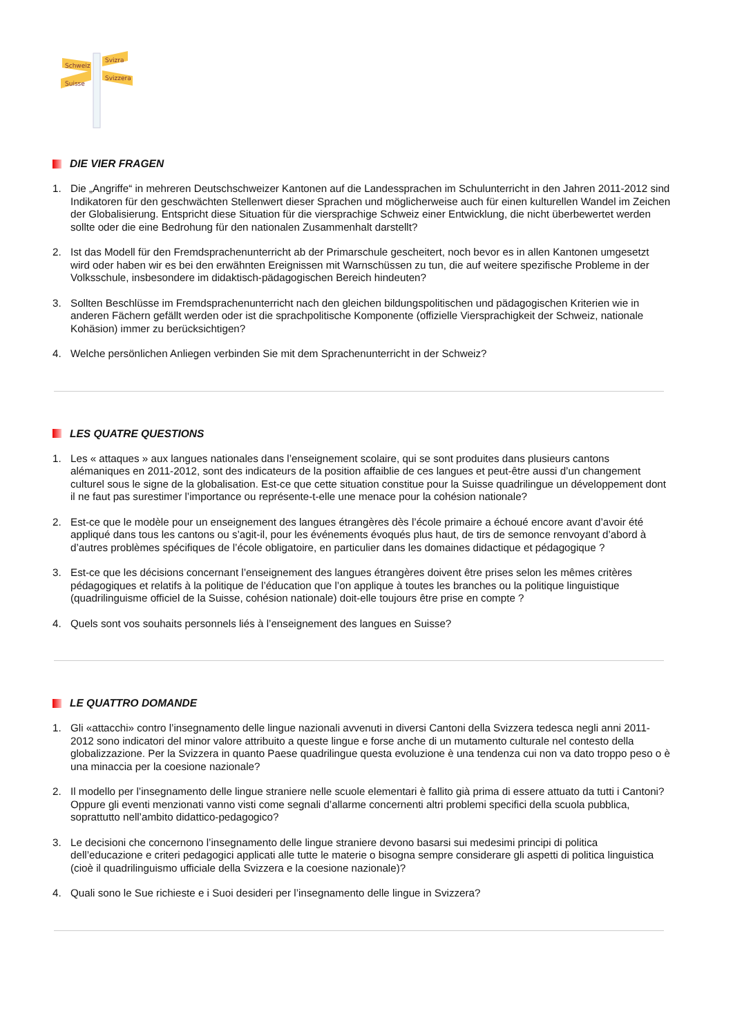Schweiz
Svizra
Suisse
Svizzera
DIE VIER FRAGEN
1. Die „Angriffe“ in mehreren Deutschschweizer Kantonen auf die Landessprachen im Schulunterricht in den Jahren 2011-2012 sind Indikatoren für den geschwächten Stellenwert dieser Sprachen und möglicherweise auch für einen kulturellen Wandel im Zeichen der Globalisierung. Entspricht diese Situation für die viersprachige Schweiz einer Entwicklung, die nicht überbewertet werden sollte oder die eine Bedrohung für den nationalen Zusammenhalt darstellt?
2. Ist das Modell für den Fremdsprachenunterricht ab der Primarschule gescheitert, noch bevor es in allen Kantonen umgesetzt wird oder haben wir es bei den erwähnten Ereignissen mit Warnschüssen zu tun, die auf weitere spezifische Probleme in der Volksschule, insbesondere im didaktisch-pädagogischen Bereich hindeuten?
3. Sollten Beschlüsse im Fremdsprachenunterricht nach den gleichen bildungspolitischen und pädagogischen Kriterien wie in anderen Fächern gefällt werden oder ist die sprachpolitische Komponente (offizielle Viersprachigkeit der Schweiz, nationale Kohäsion) immer zu berücksichtigen?
4. Welche persönlichen Anliegen verbinden Sie mit dem Sprachenunterricht in der Schweiz?
LES QUATRE QUESTIONS
1. Les « attaques » aux langues nationales dans l’enseignement scolaire, qui se sont produites dans plusieurs cantons alémaniques en 2011-2012, sont des indicateurs de la position affaiblie de ces langues et peut-être aussi d’un changement culturel sous le signe de la globalisation. Est-ce que cette situation constitue pour la Suisse quadrilingue un développement dont il ne faut pas surestimer l’importance ou représente-t-elle une menace pour la cohésion nationale?
2. Est-ce que le modèle pour un enseignement des langues étrangères dès l’école primaire a échoué encore avant d’avoir été appliqué dans tous les cantons ou s’agit-il, pour les événements évoqués plus haut, de tirs de semonce renvoyant d’abord à d’autres problèmes spécifiques de l’école obligatoire, en particulier dans les domaines didactique et pédagogique ?
3. Est-ce que les décisions concernant l’enseignement des langues étrangères doivent être prises selon les mêmes critères pédagogiques et relatifs à la politique de l’éducation que l’on applique à toutes les branches ou la politique linguistique (quadrilinguisme officiel de la Suisse, cohésion nationale) doit-elle toujours être prise en compte ?
4. Quels sont vos souhaits personnels liés à l’enseignement des langues en Suisse?
LE QUATTRO DOMANDE
1. Gli «attacchi» contro l’insegnamento delle lingue nazionali avvenuti in diversi Cantoni della Svizzera tedesca negli anni 2011-2012 sono indicatori del minor valore attribuito a queste lingue e forse anche di un mutamento culturale nel contesto della globalizzazione. Per la Svizzera in quanto Paese quadrilingue questa evoluzione è una tendenza cui non va dato troppo peso o è una minaccia per la coesione nazionale?
2. Il modello per l’insegnamento delle lingue straniere nelle scuole elementari è fallito già prima di essere attuato da tutti i Cantoni? Oppure gli eventi menzionati vanno visti come segnali d’allarme concernenti altri problemi specifici della scuola pubblica, soprattutto nell’ambito didattico-pedagogico?
3. Le decisioni che concernono l’insegnamento delle lingue straniere devono basarsi sui medesimi principi di politica dell’educazione e criteri pedagogici applicati alle tutte le materie o bisogna sempre considerare gli aspetti di politica linguistica (cioè il quadrilinguismo ufficiale della Svizzera e la coesione nazionale)?
4. Quali sono le Sue richieste e i Suoi desideri per l’insegnamento delle lingue in Svizzera?